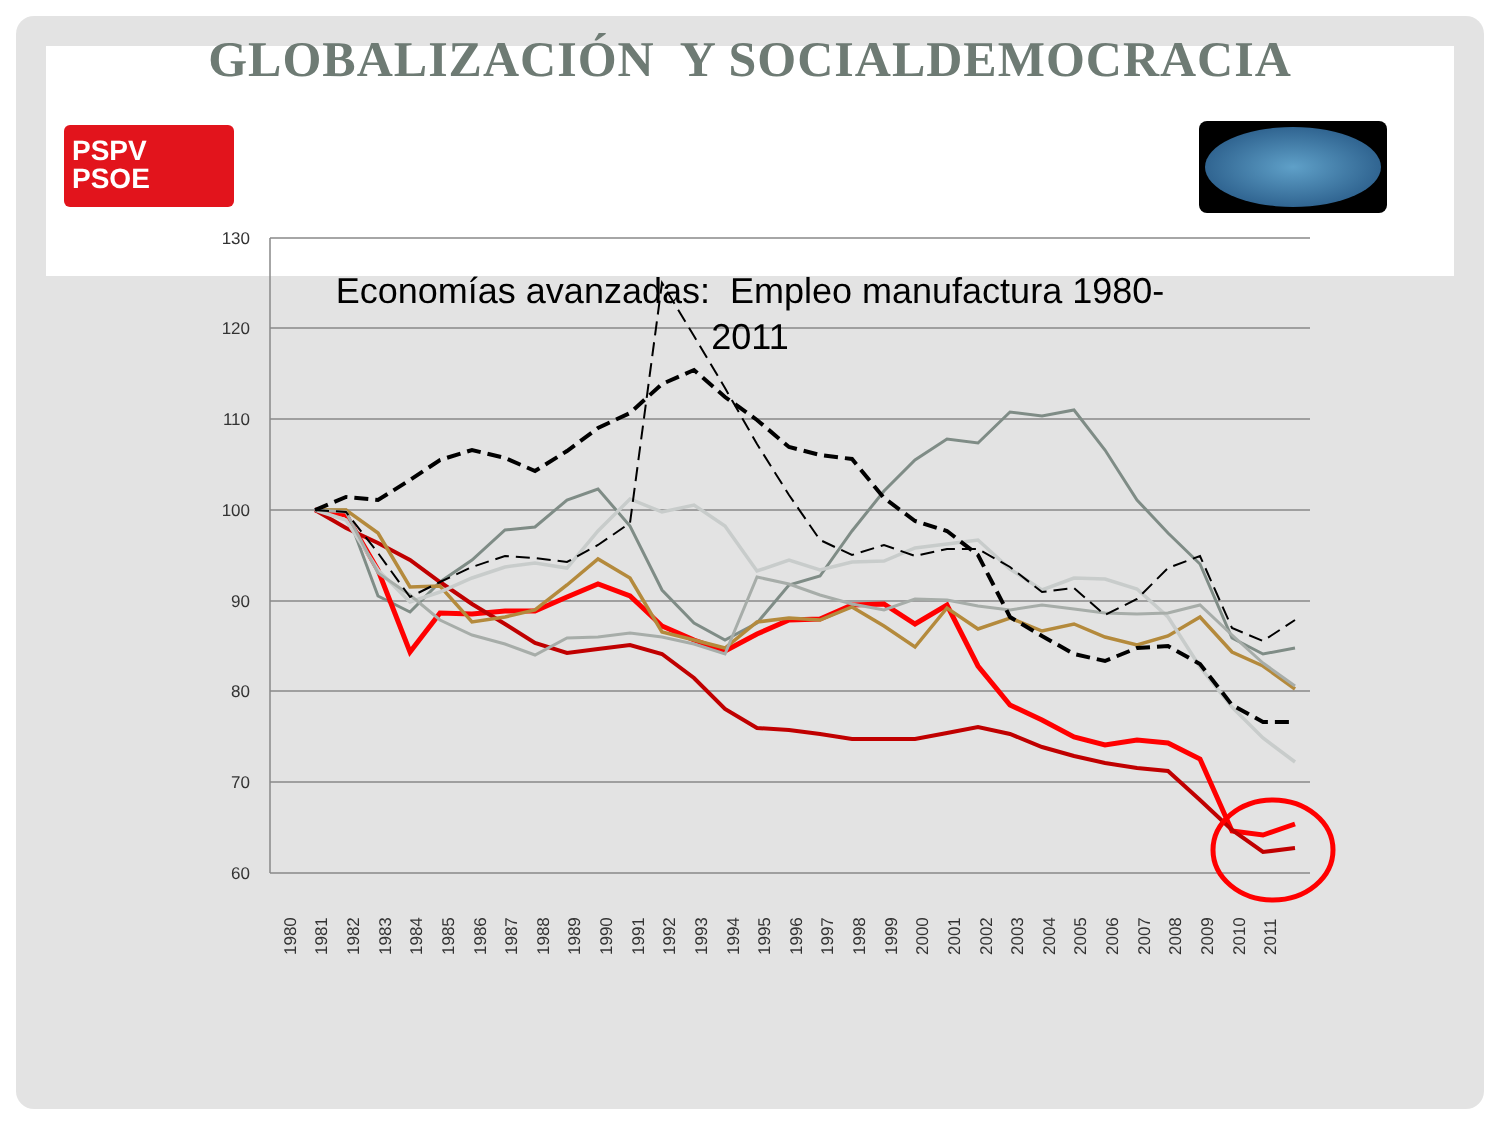GLOBALIZACIÓN Y SOCIALDEMOCRACIA
PSPV
PSOE
130
120
110
100
90
80
70
60
1980
1981
1982
1983
1984
1985
1986
1987
1988
1989
1990
1991
1992
1993
1994
1995
1996
1997
1998
1999
2000
2001
2002
2003
2004
2005
2006
2007
2008
2009
2010
2011
Economías avanzadas: Empleo manufactura 1980-
2011